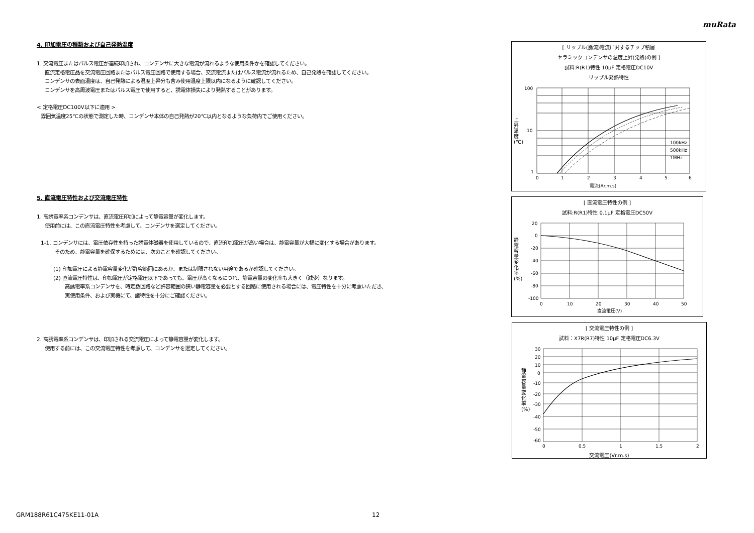muRata
4. 印加電圧の種類および自己発熱温度
1. 交流電圧またはパルス電圧が連続印加され、コンデンサに大きな電流が流れるような使用条件かを確認してください。
直流定格電圧品を交流電圧回路またはパルス電圧回路で使用する場合、交流電流またはパルス電流が流れるため、自己発熱を確認してください。
コンデンサの表面温度は、自己発熱による温度上昇分も含み使用温度上限以内になるように確認してください。
コンデンサを高周波電圧またはパルス電圧で使用すると、誘電体損失により発熱することがあります。
< 定格電圧DC100V以下に適用 >
雰囲気温度25℃の状態で測定した時、コンデンサ本体の自己発熱が20℃以内となるような負荷内でご使用ください。
5. 直流電圧特性および交流電圧特性
1. 高誘電率系コンデンサは、直流電圧印加によって静電容量が変化します。
使用前には、この直流電圧特性を考慮して、コンデンサを選定してください。
1-1. コンデンサには、電圧依存性を持った誘電体磁器を使用しているので、直流印加電圧が高い場合は、静電容量が大幅に変化する場合があります。
そのため、静電容量を確保するためには、次のことを確認してください。
(1) 印加電圧による静電容量変化が許容範囲にあるか、または制限されない用途であるか確認してください。
(2) 直流電圧特性は、印加電圧が定格電圧以下であっても、電圧が高くなるにつれ、静電容量の変化率も大きく（減少）なります。
高誘電率系コンデンサを、時定数回路など許容範囲の狭い静電容量を必要とする回路に使用される場合には、電圧特性を十分に考慮いただき、
実使用条件、および実機にて、諸特性を十分にご確認ください。
2. 高誘電率系コンデンサは、印加される交流電圧によって静電容量が変化します。
使用する前には、この交流電圧特性を考慮して、コンデンサを選定してください。
[ リップル(脈流)電流に対するチップ積層
セラミックコンデンサの温度上昇(発熱)の例 ]
試料:R(R1)特性 10μF 定格電圧DC10V
リップル発熱特性
100
10
1
0
1
2
3
4
5
6
100kHz
500kHz
1MHz
電流(Ar.m.s)
上昇温度(℃)
[ 直流電圧特性の例 ]
試料:R(R1)特性 0.1μF 定格電圧DC50V
20
0
-20
-40
-60
-80
-100
0
10
20
30
40
50
直流電圧(V)
静電容量変化率(%)
[ 交流電圧特性の例 ]
試料：X7R(R7)特性 10μF 定格電圧DC6.3V
30
20
10
0
-10
-20
-30
-40
-50
-60
0
0.5
1
1.5
2
交流電圧(Vr.m.s)
静電容量変化率(%)
GRM188R61C475KE11-01A 12